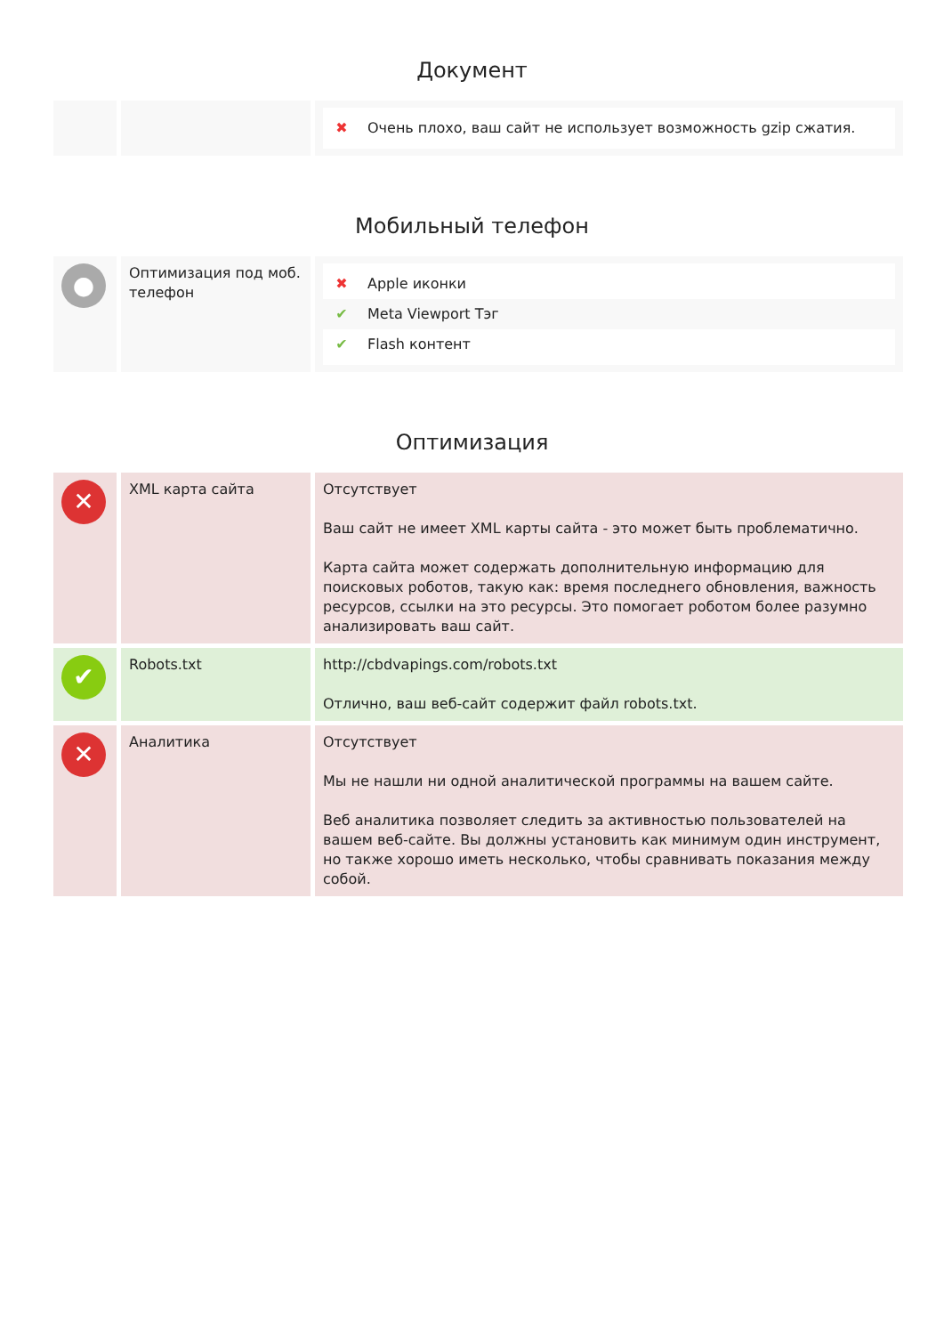Документ
| | | ✖ Очень плохо, ваш сайт не использует возможность gzip сжатия. |
Мобильный телефон
| ● | Оптимизация под моб. телефон | ✖ Apple иконки ✔ Meta Viewport Тэг ✔ Flash контент |
Оптимизация
| ✕ | XML карта сайта | Отсутствует Ваш сайт не имеет XML карты сайта - это может быть проблематично. Карта сайта может содержать дополнительную информацию для поисковых роботов, такую как: время последнего обновления, важность ресурсов, ссылки на это ресурсы. Это помогает роботом более разумно анализировать ваш сайт. |
| ✔ | Robots.txt | http://cbdvapings.com/robots.txt Отлично, ваш веб-сайт содержит файл robots.txt. |
| ✕ | Аналитика | Отсутствует Мы не нашли ни одной аналитической программы на вашем сайте. Веб аналитика позволяет следить за активностью пользователей на вашем веб-сайте. Вы должны установить как минимум один инструмент, но также хорошо иметь несколько, чтобы сравнивать показания между собой. |